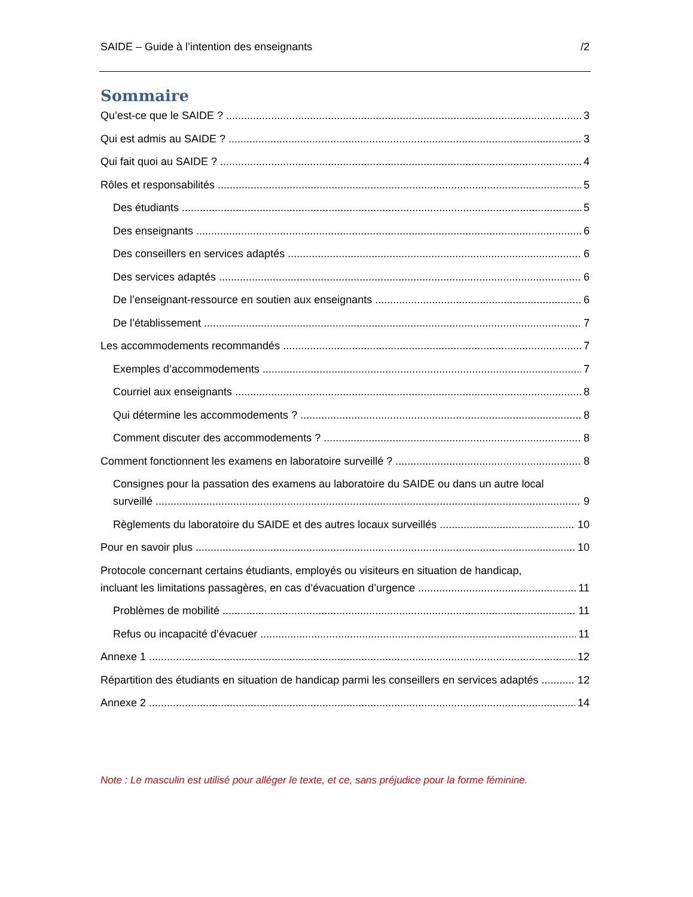SAIDE – Guide à l’intention des enseignants /2
Sommaire
Qu’est-ce que le SAIDE ? 3
Qui est admis au SAIDE ? 3
Qui fait quoi au SAIDE ? 4
Rôles et responsabilités 5
Des étudiants 5
Des enseignants 6
Des conseillers en services adaptés 6
Des services adaptés 6
De l’enseignant-ressource en soutien aux enseignants 6
De l’établissement 7
Les accommodements recommandés 7
Exemples d’accommodements 7
Courriel aux enseignants 8
Qui détermine les accommodements ? 8
Comment discuter des accommodements ? 8
Comment fonctionnent les examens en laboratoire surveillé ? 8
Consignes pour la passation des examens au laboratoire du SAIDE ou dans un autre local
surveillé 9
Règlements du laboratoire du SAIDE et des autres locaux surveillés 10
Pour en savoir plus 10
Protocole concernant certains étudiants, employés ou visiteurs en situation de handicap,
incluant les limitations passagères, en cas d’évacuation d’urgence 11
Problèmes de mobilité 11
Refus ou incapacité d’évacuer 11
Annexe 1 12
Répartition des étudiants en situation de handicap parmi les conseillers en services adaptés 12
Annexe 2 14
Note : Le masculin est utilisé pour alléger le texte, et ce, sans préjudice pour la forme féminine.